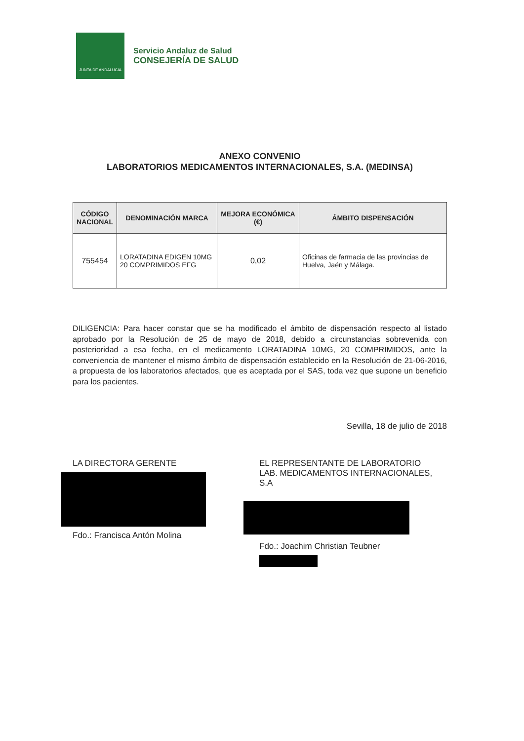JUNTA DE ANDALUCIA
Servicio Andaluz de Salud
CONSEJERÍA DE SALUD
ANEXO CONVENIO
LABORATORIOS MEDICAMENTOS INTERNACIONALES, S.A. (MEDINSA)
| CÓDIGO NACIONAL | DENOMINACIÓN MARCA | MEJORA ECONÓMICA (€) | ÁMBITO DISPENSACIÓN |
| --- | --- | --- | --- |
| 755454 | LORATADINA EDIGEN 10MG 20 COMPRIMIDOS EFG | 0,02 | Oficinas de farmacia de las provincias de Huelva, Jaén y Málaga. |
DILIGENCIA: Para hacer constar que se ha modificado el ámbito de dispensación respecto al listado aprobado por la Resolución de 25 de mayo de 2018, debido a circunstancias sobrevenida con posterioridad a esa fecha, en el medicamento LORATADINA 10MG, 20 COMPRIMIDOS, ante la conveniencia de mantener el mismo ámbito de dispensación establecido en la Resolución de 21-06-2016, a propuesta de los laboratorios afectados, que es aceptada por el SAS, toda vez que supone un beneficio para los pacientes.
Sevilla, 18 de julio de 2018
LA DIRECTORA GERENTE
Fdo.: Francisca Antón Molina
EL REPRESENTANTE DE LABORATORIO
LAB. MEDICAMENTOS INTERNACIONALES, S.A
Fdo.: Joachim Christian Teubner